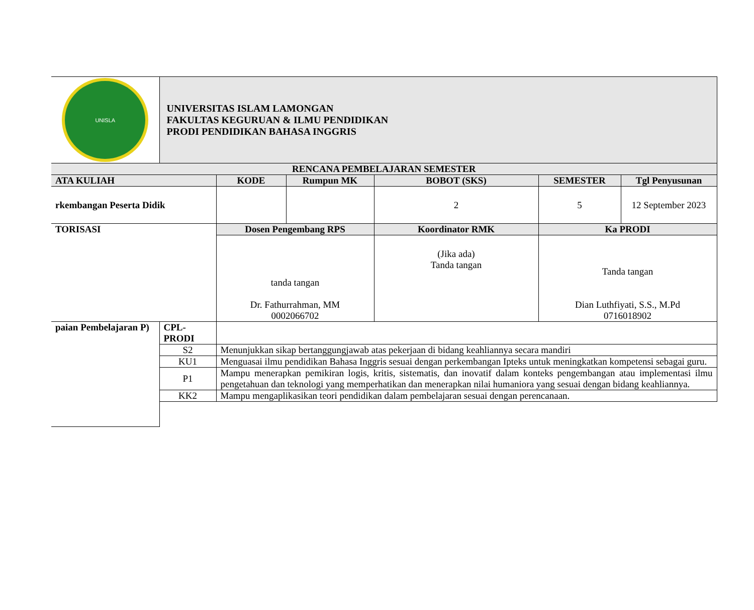| UNISLA | UNIVERSITAS ISLAM LAMONGAN FAKULTAS KEGURUAN & ILMU PENDIDIKAN PRODI PENDIDIKAN BAHASA INGGRIS | | | | | |
| RENCANA PEMBELAJARAN SEMESTER | | | | | | |
| ATA KULIAH | | KODE | Rumpun MK | BOBOT (SKS) | SEMESTER | Tgl Penyusunan |
| rkembangan Peserta Didik | | | | 2 | 5 | 12 September 2023 |
| TORISASI | | Dosen Pengembang RPS | | Koordinator RMK | Ka PRODI | |
| | | tanda tangan Dr. Fathurrahman, MM 0002066702 | | (Jika ada) Tanda tangan | Tanda tangan Dian Luthfiyati, S.S., M.Pd 0716018902 | |
| paian Pembelajaran P) | CPL-PRODI | | | | | |
| | S2 | Menunjukkan sikap bertanggungjawab atas pekerjaan di bidang keahliannya secara mandiri | | | | |
| | KU1 | Menguasai ilmu pendidikan Bahasa Inggris sesuai dengan perkembangan Ipteks untuk meningkatkan kompetensi sebagai guru. | | | | |
| | P1 | Mampu menerapkan pemikiran logis, kritis, sistematis, dan inovatif dalam konteks pengembangan atau implementasi ilmu pengetahuan dan teknologi yang memperhatikan dan menerapkan nilai humaniora yang sesuai dengan bidang keahliannya. | | | | |
| | KK2 | Mampu mengaplikasikan teori pendidikan dalam pembelajaran sesuai dengan perencanaan. | | | | |